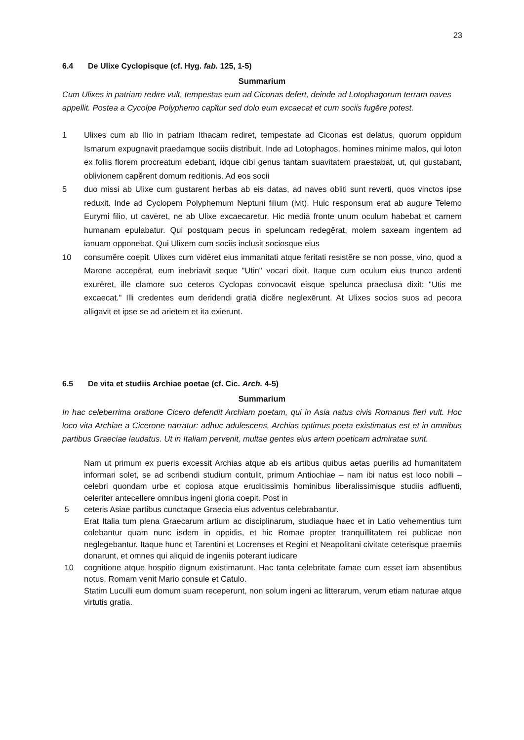23
6.4 De Ulixe Cyclopisque (cf. Hyg. fab. 125, 1-5)
Summarium
Cum Ulixes in patriam redīre vult, tempestas eum ad Ciconas defert, deinde ad Lotophagorum terram naves appellit. Postea a Cycolpe Polyphemo capĭtur sed dolo eum excaecat et cum sociis fugĕre potest.
1 Ulixes cum ab Ilio in patriam Ithacam rediret, tempestate ad Ciconas est delatus, quorum oppidum Ismarum expugnavit praedamque sociis distribuit. Inde ad Lotophagos, homines minime malos, qui loton ex foliis florem procreatum edebant, idque cibi genus tantam suavitatem praestabat, ut, qui gustabant, oblivionem capĕrent domum reditionis. Ad eos socii
5 duo missi ab Ulixe cum gustarent herbas ab eis datas, ad naves obliti sunt reverti, quos vinctos ipse reduxit. Inde ad Cyclopem Polyphemum Neptuni filium (ivit). Huic responsum erat ab augure Telemo Eurymi filio, ut cavēret, ne ab Ulixe excaecaretur. Hic mediā fronte unum oculum habebat et carnem humanam epulabatur. Qui postquam pecus in speluncam redegĕrat, molem saxeam ingentem ad ianuam opponebat. Qui Ulixem cum sociis inclusit sociosque eius
10 consumĕre coepit. Ulixes cum vidēret eius immanitati atque feritati resistĕre se non posse, vino, quod a Marone accepĕrat, eum inebriavit seque "Utin" vocari dixit. Itaque cum oculum eius trunco ardenti exurĕret, ille clamore suo ceteros Cyclopas convocavit eisque speluncā praeclusā dixit: "Utis me excaecat." Illi credentes eum deridendi gratiā dicĕre neglexērunt. At Ulixes socios suos ad pecora alligavit et ipse se ad arietem et ita exiērunt.
6.5 De vita et studiis Archiae poetae (cf. Cic. Arch. 4-5)
Summarium
In hac celeberrima oratione Cicero defendit Archiam poetam, qui in Asia natus civis Romanus fieri vult. Hoc loco vita Archiae a Cicerone narratur: adhuc adulescens, Archias optimus poeta existimatus est et in omnibus partibus Graeciae laudatus. Ut in Italiam pervenit, multae gentes eius artem poeticam admiratae sunt.
Nam ut primum ex pueris excessit Archias atque ab eis artibus quibus aetas puerilis ad humanitatem informari solet, se ad scribendi studium contulit, primum Antiochiae – nam ibi natus est loco nobili – celebri quondam urbe et copiosa atque eruditissimis hominibus liberalissimisque studiis adfluenti, celeriter antecellere omnibus ingeni gloria coepit. Post in
5 ceteris Asiae partibus cunctaque Graecia eius adventus celebrabantur.
Erat Italia tum plena Graecarum artium ac disciplinarum, studiaque haec et in Latio vehementius tum colebantur quam nunc isdem in oppidis, et hic Romae propter tranquillitatem rei publicae non neglegebantur. Itaque hunc et Tarentini et Locrenses et Regini et Neapolitani civitate ceterisque praemiis donarunt, et omnes qui aliquid de ingeniis poterant iudicare
10 cognitione atque hospitio dignum existimarunt. Hac tanta celebritate famae cum esset iam absentibus notus, Romam venit Mario consule et Catulo.
Statim Luculli eum domum suam receperunt, non solum ingeni ac litterarum, verum etiam naturae atque virtutis gratia.